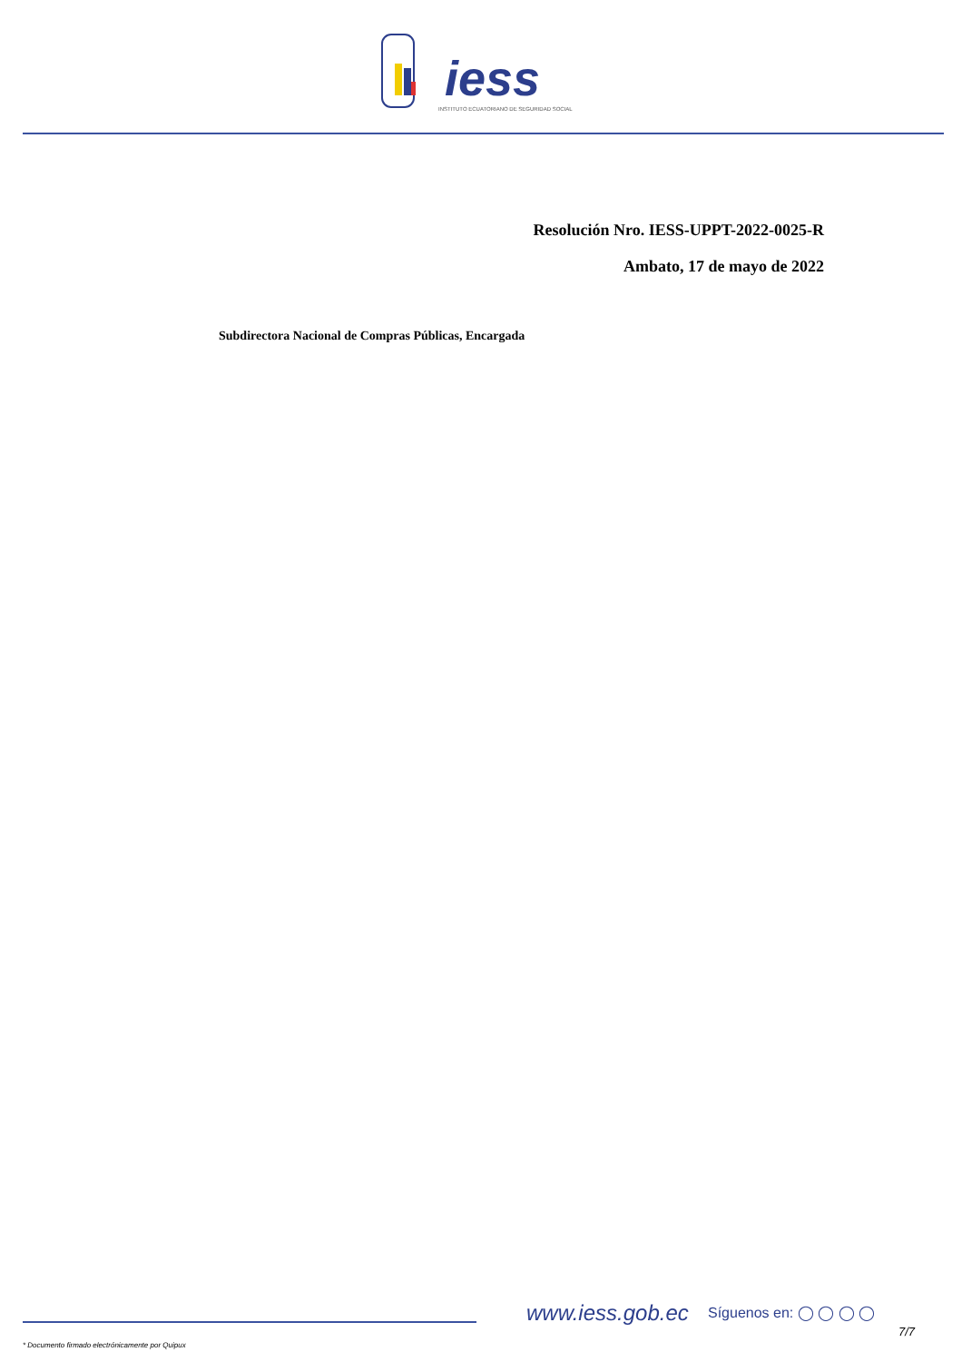iess
INSTITUTO ECUATORIANO DE SEGURIDAD SOCIAL
Resolución Nro. IESS-UPPT-2022-0025-R
Ambato, 17 de mayo de 2022
Subdirectora Nacional de Compras Públicas, Encargada
www.iess.gob.ec Síguenos en: ◯ ◯ ◯ ◯
7/7
* Documento firmado electrónicamente por Quipux